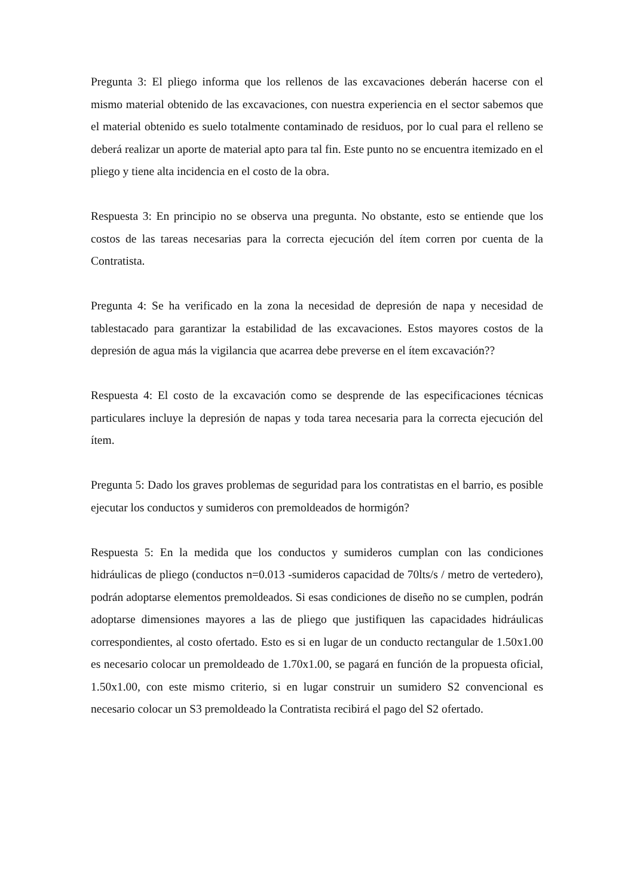Pregunta 3: El pliego informa que los rellenos de las excavaciones deberán hacerse con el mismo material obtenido de las excavaciones, con nuestra experiencia en el sector sabemos que el material obtenido es suelo totalmente contaminado de residuos, por lo cual para el relleno se deberá realizar un aporte de material apto para tal fin. Este punto no se encuentra itemizado en el pliego y tiene alta incidencia en el costo de la obra.
Respuesta 3: En principio no se observa una pregunta. No obstante, esto se entiende que los costos de las tareas necesarias para la correcta ejecución del ítem corren por cuenta de la Contratista.
Pregunta 4: Se ha verificado en la zona la necesidad de depresión de napa y necesidad de tablestacado para garantizar la estabilidad de las excavaciones. Estos mayores costos de la depresión de agua más la vigilancia que acarrea debe preverse en el ítem excavación??
Respuesta 4: El costo de la excavación como se desprende de las especificaciones técnicas particulares incluye la depresión de napas y toda tarea necesaria para la correcta ejecución del ítem.
Pregunta 5: Dado los graves problemas de seguridad para los contratistas en el barrio, es posible ejecutar los conductos y sumideros con premoldeados de hormigón?
Respuesta 5: En la medida que los conductos y sumideros cumplan con las condiciones hidráulicas de pliego (conductos n=0.013 -sumideros capacidad de 70lts/s / metro de vertedero), podrán adoptarse elementos premoldeados. Si esas condiciones de diseño no se cumplen, podrán adoptarse dimensiones mayores a las de pliego que justifiquen las capacidades hidráulicas correspondientes, al costo ofertado. Esto es si en lugar de un conducto rectangular de 1.50x1.00 es necesario colocar un premoldeado de 1.70x1.00, se pagará en función de la propuesta oficial, 1.50x1.00, con este mismo criterio, si en lugar construir un sumidero S2 convencional es necesario colocar un S3 premoldeado la Contratista recibirá el pago del S2 ofertado.